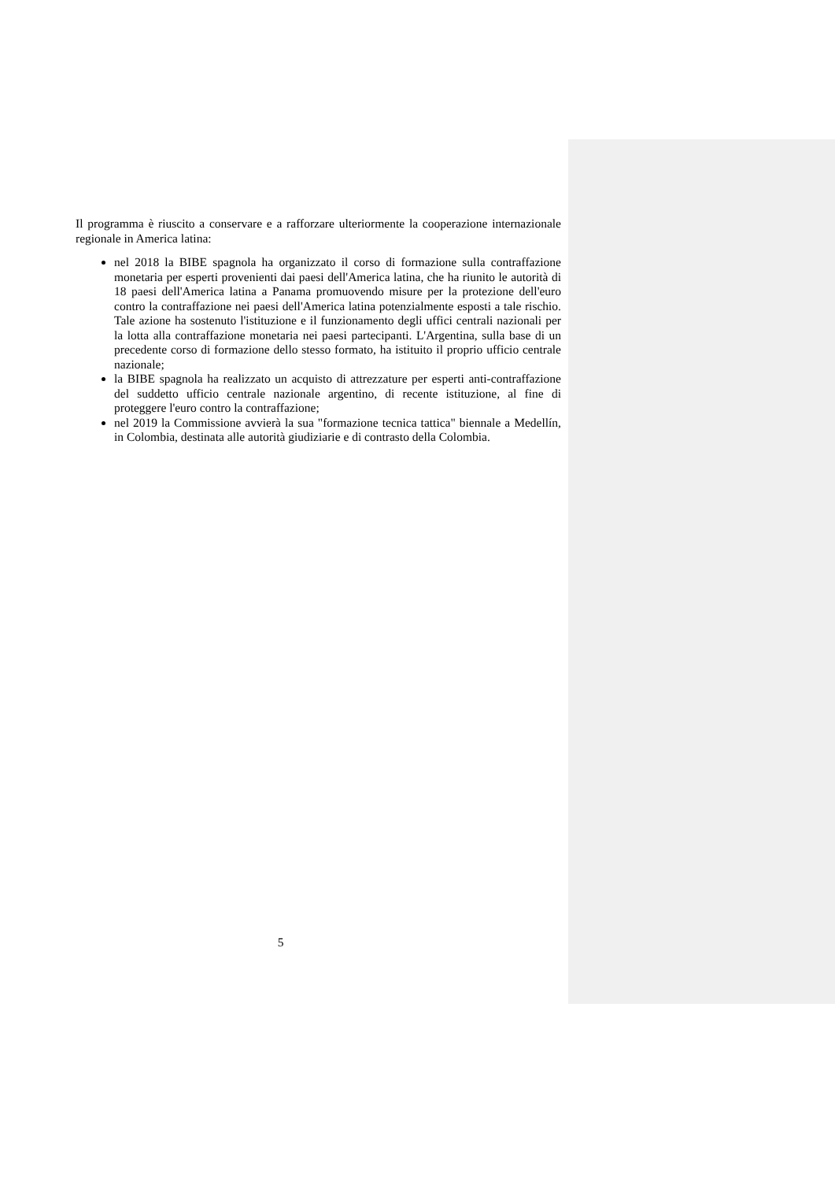Il programma è riuscito a conservare e a rafforzare ulteriormente la cooperazione internazionale regionale in America latina:
nel 2018 la BIBE spagnola ha organizzato il corso di formazione sulla contraffazione monetaria per esperti provenienti dai paesi dell'America latina, che ha riunito le autorità di 18 paesi dell'America latina a Panama promuovendo misure per la protezione dell'euro contro la contraffazione nei paesi dell'America latina potenzialmente esposti a tale rischio. Tale azione ha sostenuto l'istituzione e il funzionamento degli uffici centrali nazionali per la lotta alla contraffazione monetaria nei paesi partecipanti. L'Argentina, sulla base di un precedente corso di formazione dello stesso formato, ha istituito il proprio ufficio centrale nazionale;
la BIBE spagnola ha realizzato un acquisto di attrezzature per esperti anti-contraffazione del suddetto ufficio centrale nazionale argentino, di recente istituzione, al fine di proteggere l'euro contro la contraffazione;
nel 2019 la Commissione avvierà la sua "formazione tecnica tattica" biennale a Medellín, in Colombia, destinata alle autorità giudiziarie e di contrasto della Colombia.
5